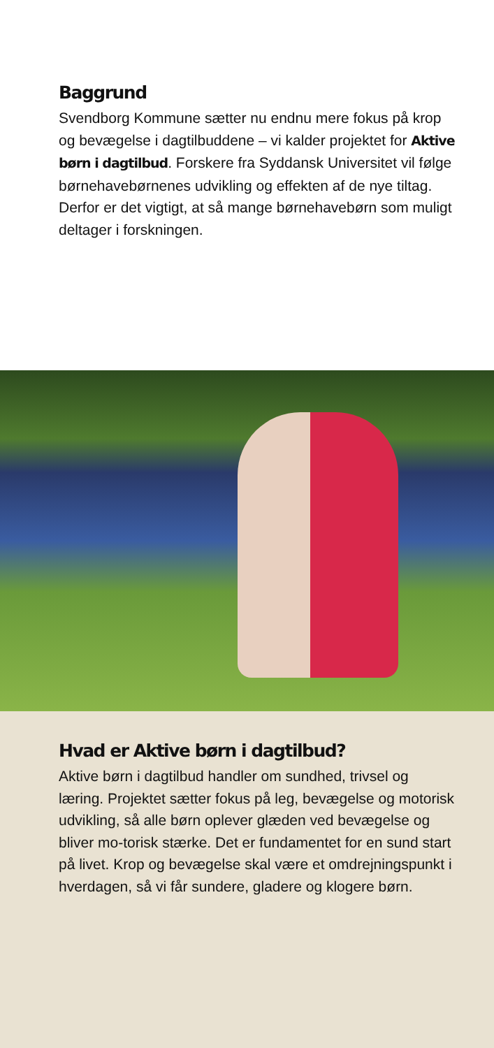Baggrund
Svendborg Kommune sætter nu endnu mere fokus på krop og bevægelse i dagtilbuddene – vi kalder projektet for Aktive børn i dagtilbud. Forskere fra Syddansk Universitet vil følge børnehavebørnenes udvikling og effekten af de nye tiltag. Derfor er det vigtigt, at så mange børnehavebørn som muligt deltager i forskningen.
Hvad er Aktive børn i dagtilbud?
Aktive børn i dagtilbud handler om sundhed, trivsel og læring. Projektet sætter fokus på leg, bevægelse og motorisk udvikling, så alle børn oplever glæden ved bevægelse og bliver mo-torisk stærke. Det er fundamentet for en sund start på livet. Krop og bevægelse skal være et omdrejningspunkt i hverdagen, så vi får sundere, gladere og klogere børn.